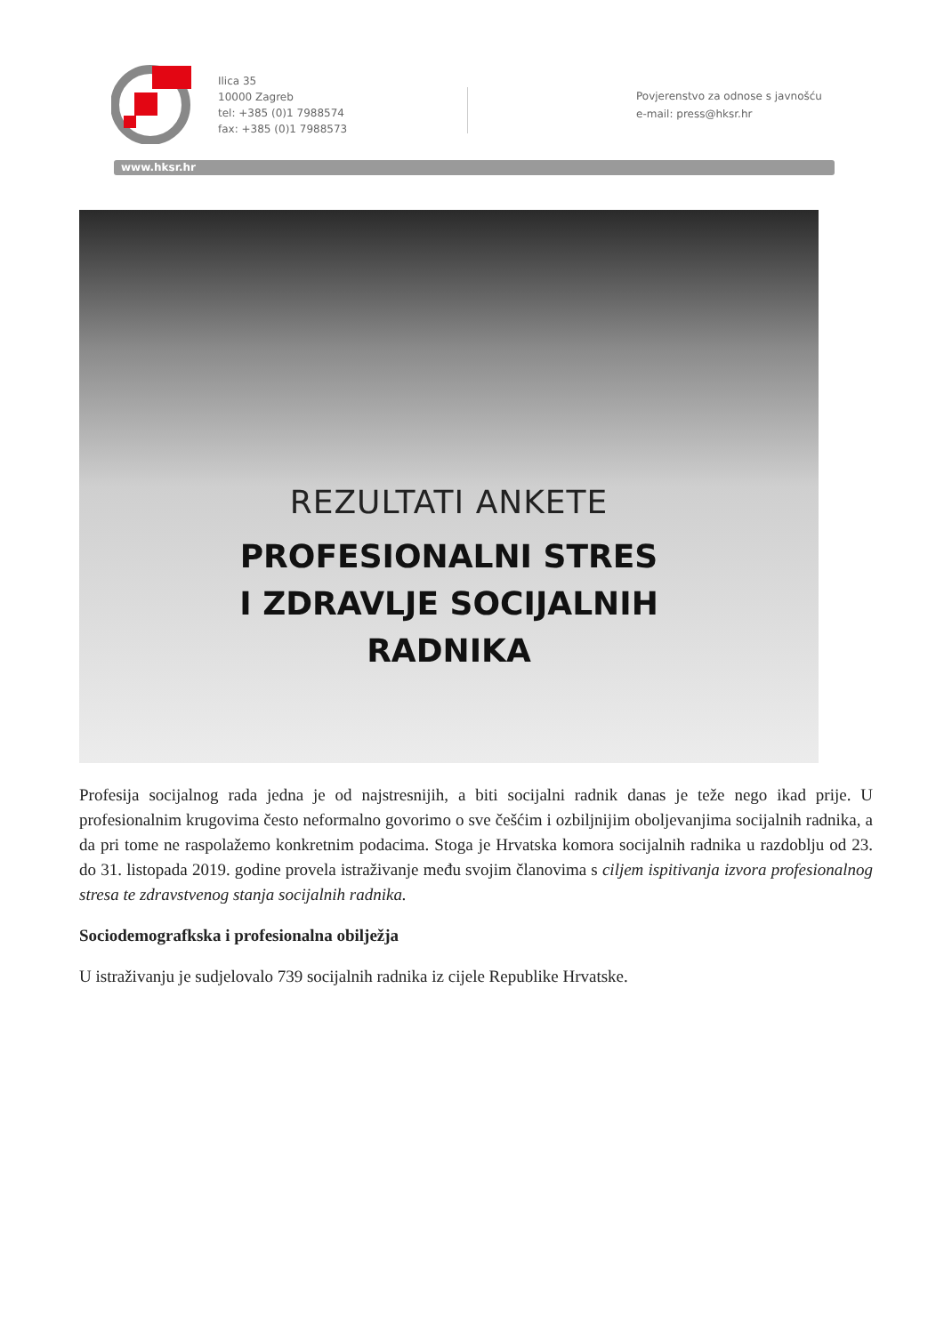Ilica 35
10000 Zagreb
tel: +385 (0)1 7988574
fax: +385 (0)1 7988573
Povjerenstvo za odnose s javnošću
e-mail: press@hksr.hr
www.hksr.hr
REZULTATI ANKETE
PROFESIONALNI STRES
I ZDRAVLJE SOCIJALNIH
RADNIKA
Profesija socijalnog rada jedna je od najstresnijih, a biti socijalni radnik danas je teže nego ikad prije. U profesionalnim krugovima često neformalno govorimo o sve češćim i ozbiljnijim oboljevanjima socijalnih radnika, a da pri tome ne raspolažemo konkretnim podacima. Stoga je Hrvatska komora socijalnih radnika u razdoblju od 23. do 31. listopada 2019. godine provela istraživanje među svojim članovima s ciljem ispitivanja izvora profesionalnog stresa te zdravstvenog stanja socijalnih radnika.
Sociodemografkska i profesionalna obilježja
U istraživanju je sudjelovalo 739 socijalnih radnika iz cijele Republike Hrvatske.